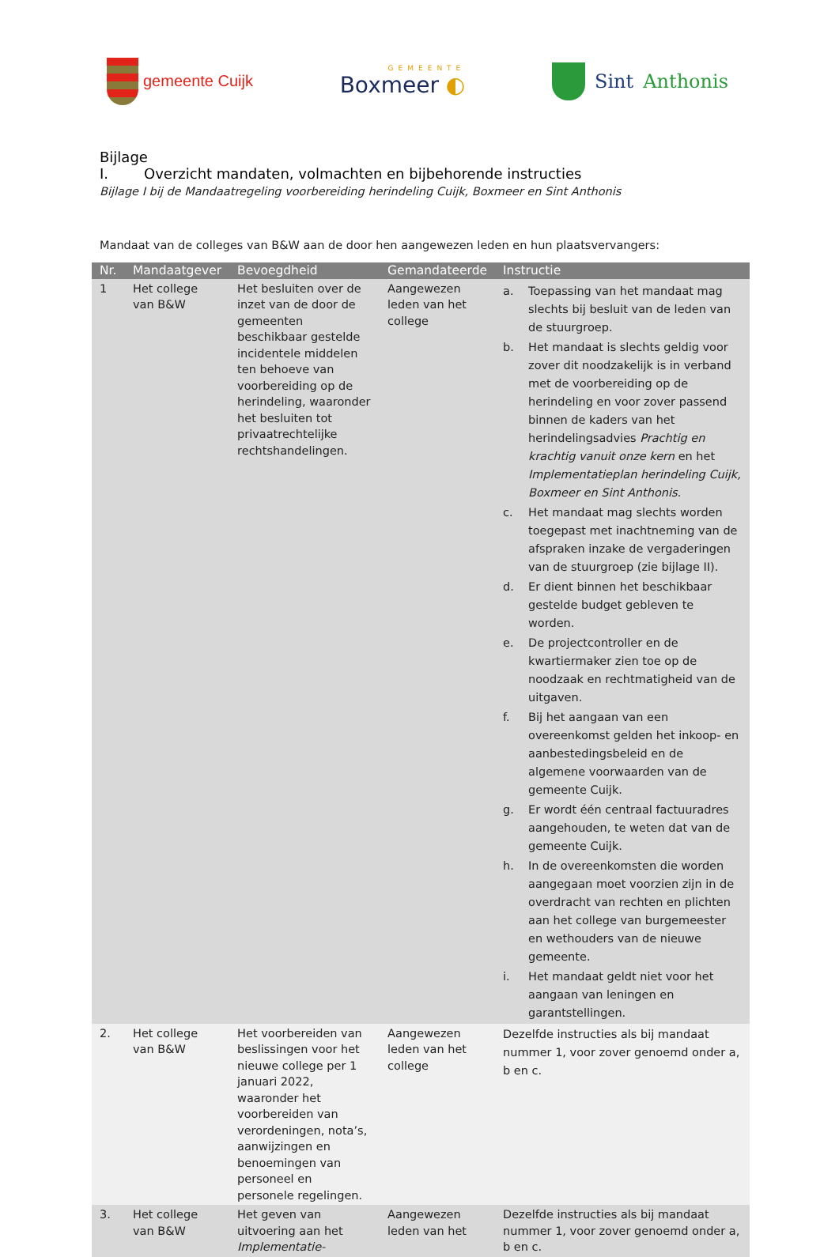gemeente Cuijk
GEMEENTE
Boxmeer ◐
Sint Anthonis
Bijlage I. Overzicht mandaten, volmachten en bijbehorende instructies
Bijlage I bij de Mandaatregeling voorbereiding herindeling Cuijk, Boxmeer en Sint Anthonis
Mandaat van de colleges van B&W aan de door hen aangewezen leden en hun plaatsvervangers:
| Nr. | Mandaatgever | Bevoegdheid | Gemandateerde | Instructie |
| --- | --- | --- | --- | --- |
| 1 | Het college van B&W | Het besluiten over de inzet van de door de gemeenten beschikbaar gestelde incidentele middelen ten behoeve van voorbereiding op de herindeling, waaronder het besluiten tot privaatrechtelijke rechtshandelingen. | Aangewezen leden van het college | a. Toepassing van het mandaat mag slechts bij besluit van de leden van de stuurgroep. b. Het mandaat is slechts geldig voor zover dit noodzakelijk is in verband met de voorbereiding op de herindeling en voor zover passend binnen de kaders van het herindelingsadvies Prachtig en krachtig vanuit onze kern en het Implementatieplan herindeling Cuijk, Boxmeer en Sint Anthonis. c. Het mandaat mag slechts worden toegepast met inachtneming van de afspraken inzake de vergaderingen van de stuurgroep (zie bijlage II). d. Er dient binnen het beschikbaar gestelde budget gebleven te worden. e. De projectcontroller en de kwartiermaker zien toe op de noodzaak en rechtmatigheid van de uitgaven. f. Bij het aangaan van een overeenkomst gelden het inkoop- en aanbestedingsbeleid en de algemene voorwaarden van de gemeente Cuijk. g. Er wordt één centraal factuuradres aangehouden, te weten dat van de gemeente Cuijk. h. In de overeenkomsten die worden aangegaan moet voorzien zijn in de overdracht van rechten en plichten aan het college van burgemeester en wethouders van de nieuwe gemeente. i. Het mandaat geldt niet voor het aangaan van leningen en garantstellingen. |
| 2. | Het college van B&W | Het voorbereiden van beslissingen voor het nieuwe college per 1 januari 2022, waaronder het voorbereiden van verordeningen, nota’s, aanwijzingen en benoemingen van personeel en personele regelingen. | Aangewezen leden van het college | Dezelfde instructies als bij mandaat nummer 1, voor zover genoemd onder a, b en c. |
| 3. | Het college van B&W | Het geven van uitvoering aan het Implementatie- | Aangewezen leden van het | Dezelfde instructies als bij mandaat nummer 1, voor zover genoemd onder a, b en c. |